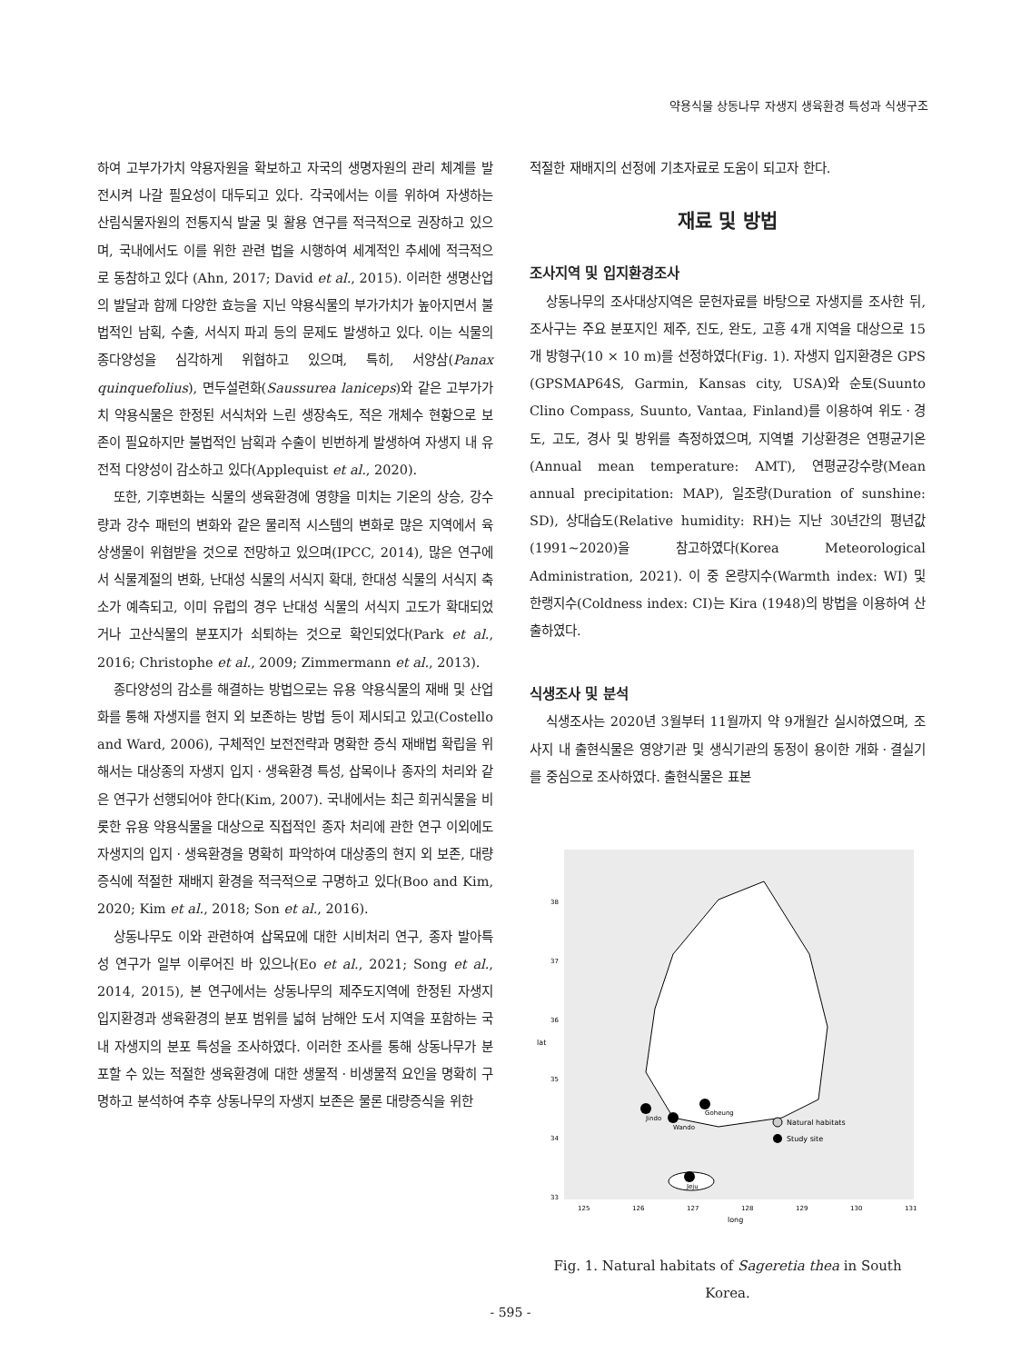약용식물 상동나무 자생지 생육환경 특성과 식생구조
하여 고부가가치 약용자원을 확보하고 자국의 생명자원의 관리 체계를 발전시켜 나갈 필요성이 대두되고 있다. 각국에서는 이를 위하여 자생하는 산림식물자원의 전통지식 발굴 및 활용 연구를 적극적으로 권장하고 있으며, 국내에서도 이를 위한 관련 법을 시행하여 세계적인 추세에 적극적으로 동참하고 있다 (Ahn, 2017; David et al., 2015). 이러한 생명산업의 발달과 함께 다양한 효능을 지닌 약용식물의 부가가치가 높아지면서 불법적인 남획, 수출, 서식지 파괴 등의 문제도 발생하고 있다. 이는 식물의 종다양성을 심각하게 위협하고 있으며, 특히, 서양삼(Panax quinquefolius), 면두설련화(Saussurea laniceps)와 같은 고부가가치 약용식물은 한정된 서식처와 느린 생장속도, 적은 개체수 현황으로 보존이 필요하지만 불법적인 남획과 수출이 빈번하게 발생하여 자생지 내 유전적 다양성이 감소하고 있다(Applequist et al., 2020).
또한, 기후변화는 식물의 생육환경에 영향을 미치는 기온의 상승, 강수량과 강수 패턴의 변화와 같은 물리적 시스템의 변화로 많은 지역에서 육상생물이 위협받을 것으로 전망하고 있으며(IPCC, 2014), 많은 연구에서 식물계절의 변화, 난대성 식물의 서식지 확대, 한대성 식물의 서식지 축소가 예측되고, 이미 유럽의 경우 난대성 식물의 서식지 고도가 확대되었거나 고산식물의 분포지가 쇠퇴하는 것으로 확인되었다(Park et al., 2016; Christophe et al., 2009; Zimmermann et al., 2013).
종다양성의 감소를 해결하는 방법으로는 유용 약용식물의 재배 및 산업화를 통해 자생지를 현지 외 보존하는 방법 등이 제시되고 있고(Costello and Ward, 2006), 구체적인 보전전략과 명확한 증식 재배법 확립을 위해서는 대상종의 자생지 입지ㆍ생육환경 특성, 삽목이나 종자의 처리와 같은 연구가 선행되어야 한다(Kim, 2007). 국내에서는 최근 희귀식물을 비롯한 유용 약용식물을 대상으로 직접적인 종자 처리에 관한 연구 이외에도 자생지의 입지ㆍ생육환경을 명확히 파악하여 대상종의 현지 외 보존, 대량증식에 적절한 재배지 환경을 적극적으로 구명하고 있다(Boo and Kim, 2020; Kim et al., 2018; Son et al., 2016).
상동나무도 이와 관련하여 삽목묘에 대한 시비처리 연구, 종자 발아특성 연구가 일부 이루어진 바 있으나(Eo et al., 2021; Song et al., 2014, 2015), 본 연구에서는 상동나무의 제주도지역에 한정된 자생지 입지환경과 생육환경의 분포 범위를 넓혀 남해안 도서 지역을 포함하는 국내 자생지의 분포 특성을 조사하였다. 이러한 조사를 통해 상동나무가 분포할 수 있는 적절한 생육환경에 대한 생물적ㆍ비생물적 요인을 명확히 구명하고 분석하여 추후 상동나무의 자생지 보존은 물론 대량증식을 위한
적절한 재배지의 선정에 기초자료로 도움이 되고자 한다.
재료 및 방법
조사지역 및 입지환경조사
상동나무의 조사대상지역은 문헌자료를 바탕으로 자생지를 조사한 뒤, 조사구는 주요 분포지인 제주, 진도, 완도, 고흥 4개 지역을 대상으로 15개 방형구(10 × 10 m)를 선정하였다(Fig. 1). 자생지 입지환경은 GPS (GPSMAP64S, Garmin, Kansas city, USA)와 순토(Suunto Clino Compass, Suunto, Vantaa, Finland)를 이용하여 위도ㆍ경도, 고도, 경사 및 방위를 측정하였으며, 지역별 기상환경은 연평균기온(Annual mean temperature: AMT), 연평균강수량(Mean annual precipitation: MAP), 일조량(Duration of sunshine: SD), 상대습도(Relative humidity: RH)는 지난 30년간의 평년값(1991~2020)을 참고하였다(Korea Meteorological Administration, 2021). 이 중 온량지수(Warmth index: WI) 및 한랭지수(Coldness index: CI)는 Kira (1948)의 방법을 이용하여 산출하였다.
식생조사 및 분석
식생조사는 2020년 3월부터 11월까지 약 9개월간 실시하였으며, 조사지 내 출현식물은 영양기관 및 생식기관의 동정이 용이한 개화ㆍ결실기를 중심으로 조사하였다. 출현식물은 표본
38
37
36
35
34
33
125
126
127
128
129
130
131
long
lat
Jindo
Wando
Goheung
Jeju
Natural habitats
Study site
Fig. 1. Natural habitats of Sageretia thea in South Korea.
- 595 -